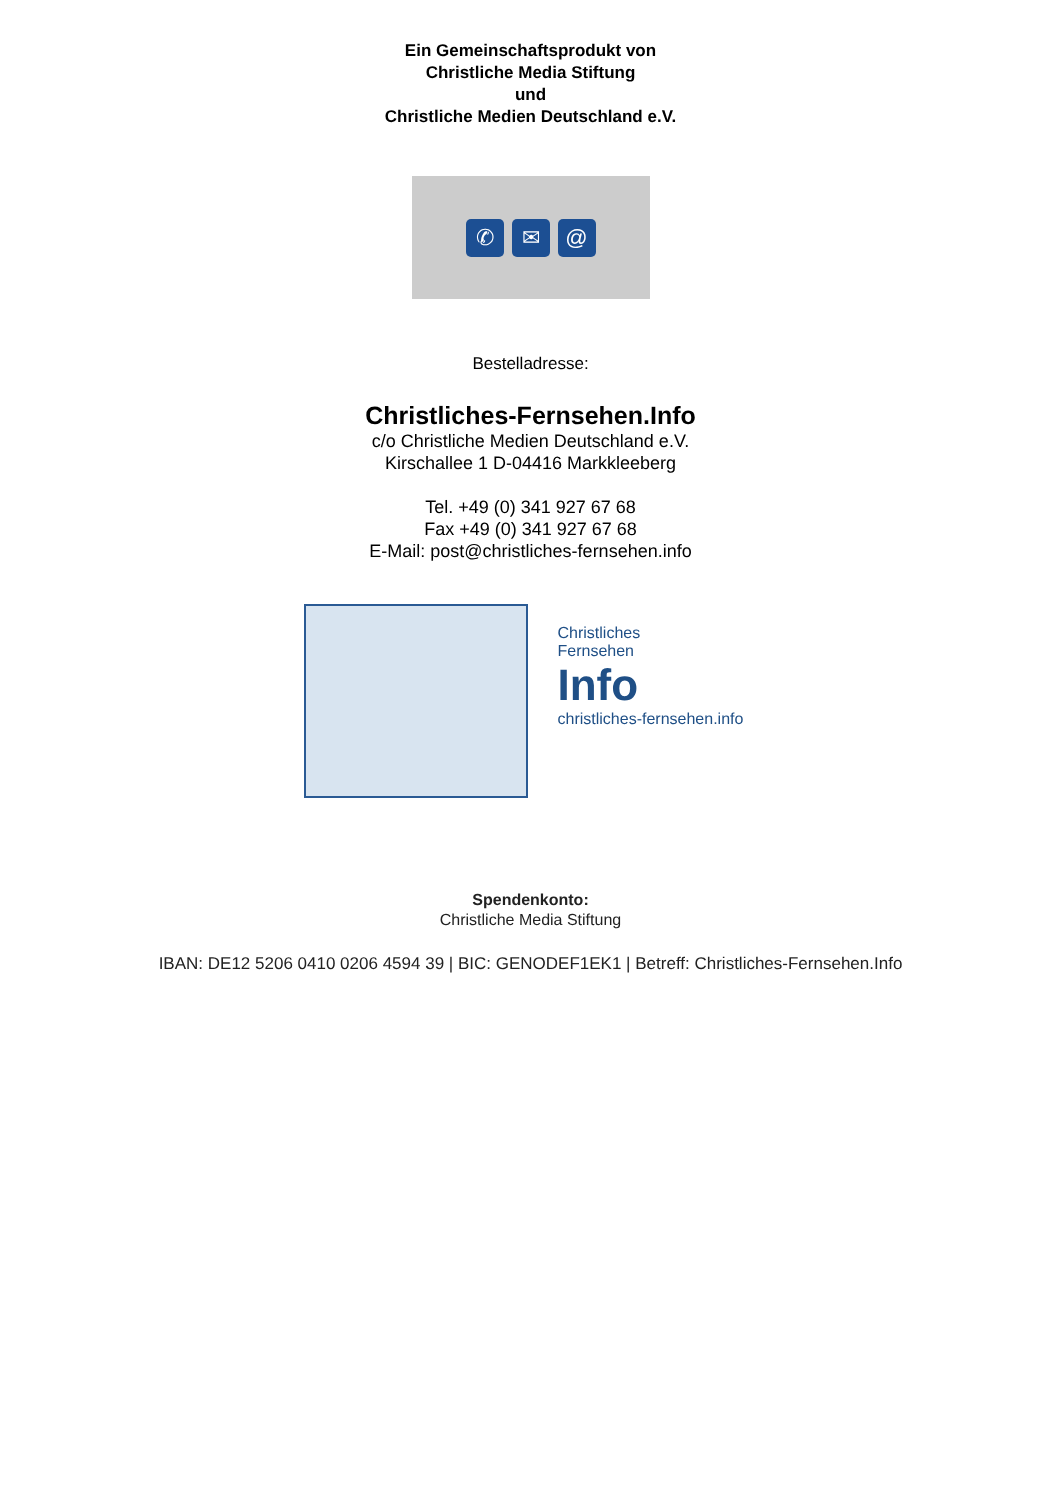Ein Gemeinschaftsprodukt von
Christliche Media Stiftung
und
Christliche Medien Deutschland e.V.
✆ ✉ @
Bestelladresse:
Christliches-Fernsehen.Info
c/o Christliche Medien Deutschland e.V.
Kirschallee 1 D-04416 Markkleeberg
Tel. +49 (0) 341 927 67 68
Fax +49 (0) 341 927 67 68
E-Mail: post@christliches-fernsehen.info
Christliches
Fernsehen
Info
christliches-fernsehen.info
Spendenkonto:
Christliche Media Stiftung
IBAN: DE12 5206 0410 0206 4594 39 | BIC: GENODEF1EK1 | Betreff: Christliches-Fernsehen.Info